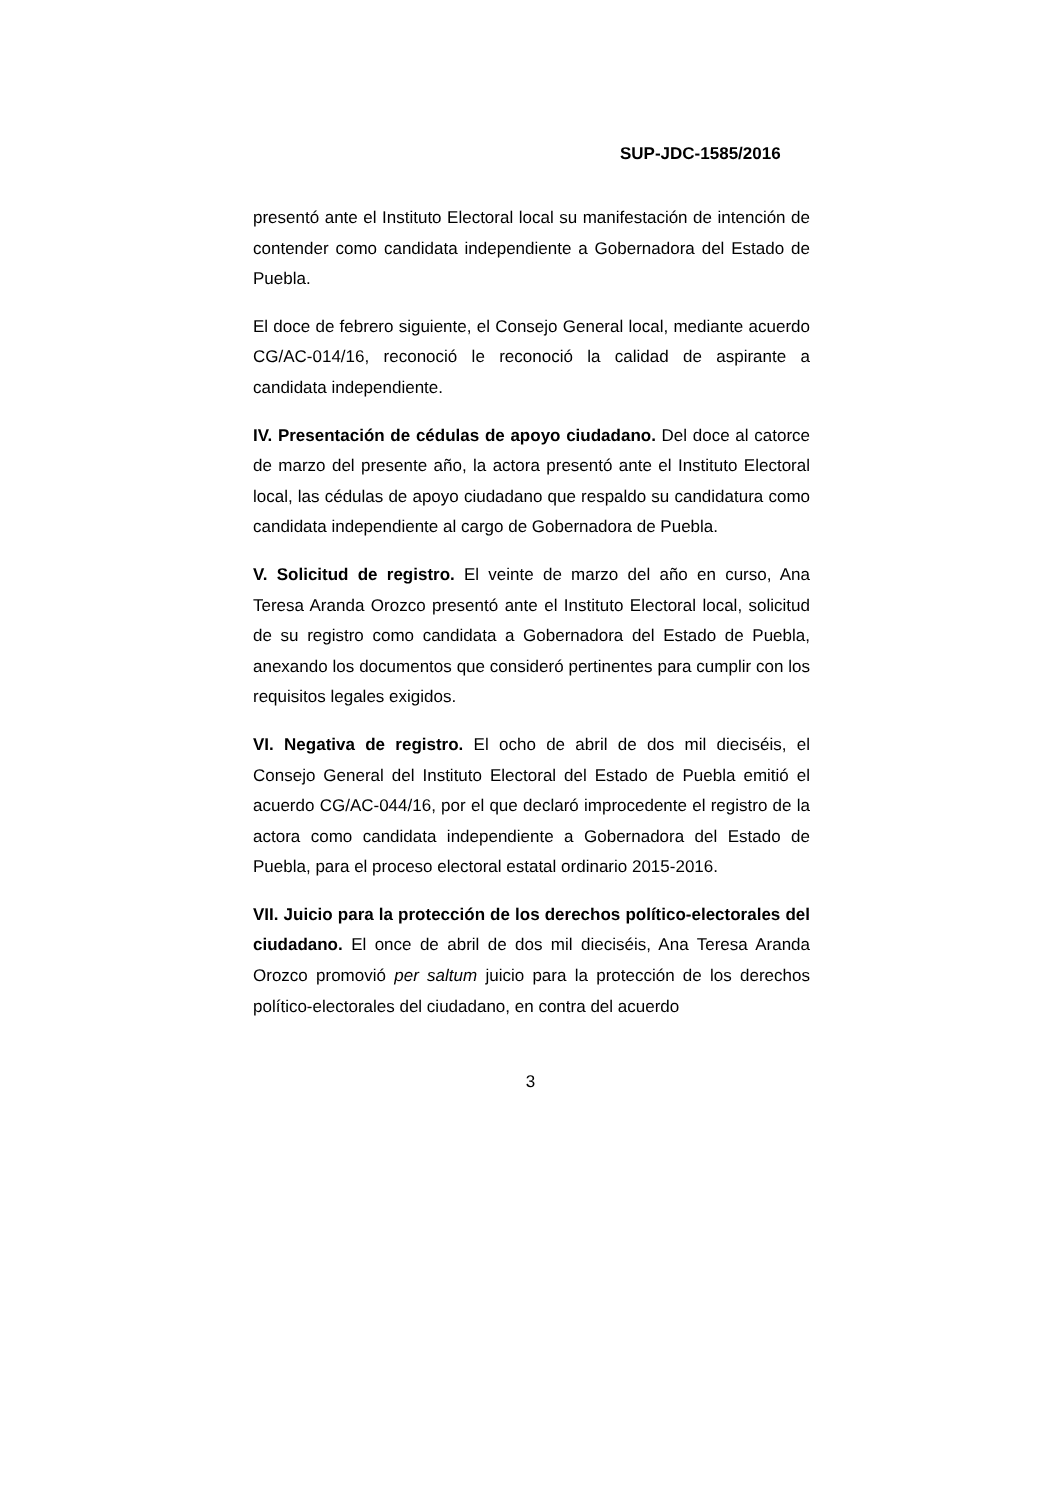SUP-JDC-1585/2016
presentó ante el Instituto Electoral local su manifestación de intención de contender como candidata independiente a Gobernadora del Estado de Puebla.
El doce de febrero siguiente, el Consejo General local, mediante acuerdo CG/AC-014/16, reconoció le reconoció la calidad de aspirante a candidata independiente.
IV. Presentación de cédulas de apoyo ciudadano. Del doce al catorce de marzo del presente año, la actora presentó ante el Instituto Electoral local, las cédulas de apoyo ciudadano que respaldo su candidatura como candidata independiente al cargo de Gobernadora de Puebla.
V. Solicitud de registro. El veinte de marzo del año en curso, Ana Teresa Aranda Orozco presentó ante el Instituto Electoral local, solicitud de su registro como candidata a Gobernadora del Estado de Puebla, anexando los documentos que consideró pertinentes para cumplir con los requisitos legales exigidos.
VI. Negativa de registro. El ocho de abril de dos mil dieciséis, el Consejo General del Instituto Electoral del Estado de Puebla emitió el acuerdo CG/AC-044/16, por el que declaró improcedente el registro de la actora como candidata independiente a Gobernadora del Estado de Puebla, para el proceso electoral estatal ordinario 2015-2016.
VII. Juicio para la protección de los derechos político-electorales del ciudadano. El once de abril de dos mil dieciséis, Ana Teresa Aranda Orozco promovió per saltum juicio para la protección de los derechos político-electorales del ciudadano, en contra del acuerdo
3